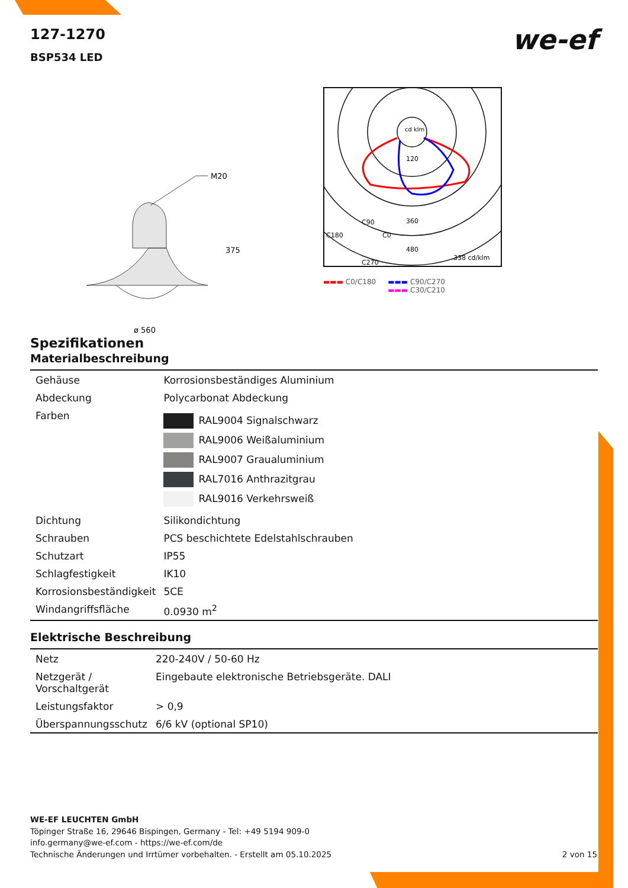we-ef
127-1270
BSP534 LED
M20
375
ø 560
120
360
480
C180
C90
C0
C270
338 cd/klm
cd klm
▬▬▬ C0/C180 ▬▬▬ C90/C270
▬▬▬ C30/C210
Spezifikationen
Materialbeschreibung
| Gehäuse | Korrosionsbeständiges Aluminium |
| Abdeckung | Polycarbonat Abdeckung |
| Farben | RAL9004 Signalschwarz RAL9006 Weißaluminium RAL9007 Graualuminium RAL7016 Anthrazitgrau RAL9016 Verkehrsweiß |
| Dichtung | Silikondichtung |
| Schrauben | PCS beschichtete Edelstahlschrauben |
| Schutzart | IP55 |
| Schlagfestigkeit | IK10 |
| Korrosionsbeständigkeit | 5CE |
| Windangriffsfläche | 0.0930 m<sup>2</sup> |
Elektrische Beschreibung
| Netz | 220-240V / 50-60 Hz |
| Netzgerät / Vorschaltgerät | Eingebaute elektronische Betriebsgeräte. DALI |
| Leistungsfaktor | > 0,9 |
| Überspannungsschutz | 6/6 kV (optional SP10) |
WE-EF LEUCHTEN GmbH
Töpinger Straße 16, 29646 Bispingen, Germany - Tel: +49 5194 909-0
info.germany@we-ef.com - https://we-ef.com/de
Technische Änderungen und Irrtümer vorbehalten. - Erstellt am 05.10.2025 2 von 15